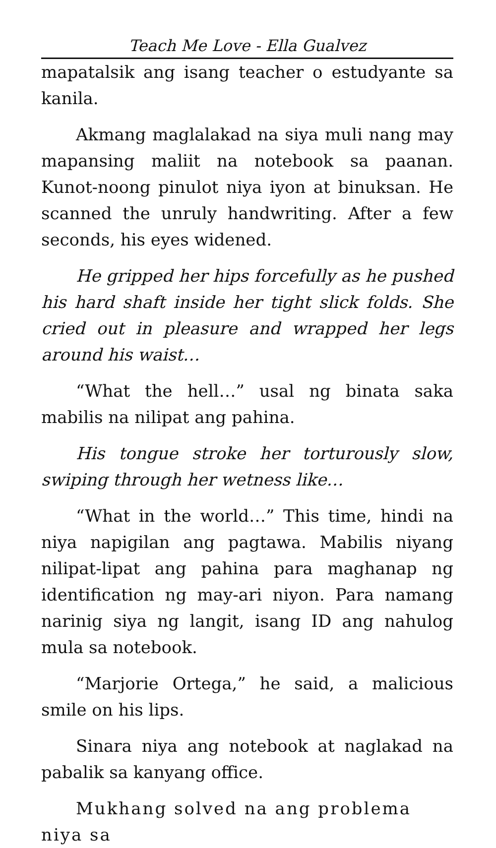Teach Me Love - Ella Gualvez
mapatalsik ang isang teacher o estudyante sa kanila.
Akmang maglalakad na siya muli nang may mapansing maliit na notebook sa paanan. Kunot-noong pinulot niya iyon at binuksan. He scanned the unruly handwriting. After a few seconds, his eyes widened.
He gripped her hips forcefully as he pushed his hard shaft inside her tight slick folds. She cried out in pleasure and wrapped her legs around his waist…
“What the hell…” usal ng binata saka mabilis na nilipat ang pahina.
His tongue stroke her torturously slow, swiping through her wetness like…
“What in the world…” This time, hindi na niya napigilan ang pagtawa. Mabilis niyang nilipat-lipat ang pahina para maghanap ng identification ng may-ari niyon. Para namang narinig siya ng langit, isang ID ang nahulog mula sa notebook.
“Marjorie Ortega,” he said, a malicious smile on his lips.
Sinara niya ang notebook at naglakad na pabalik sa kanyang office.
Mukhang solved na ang problema niya sa